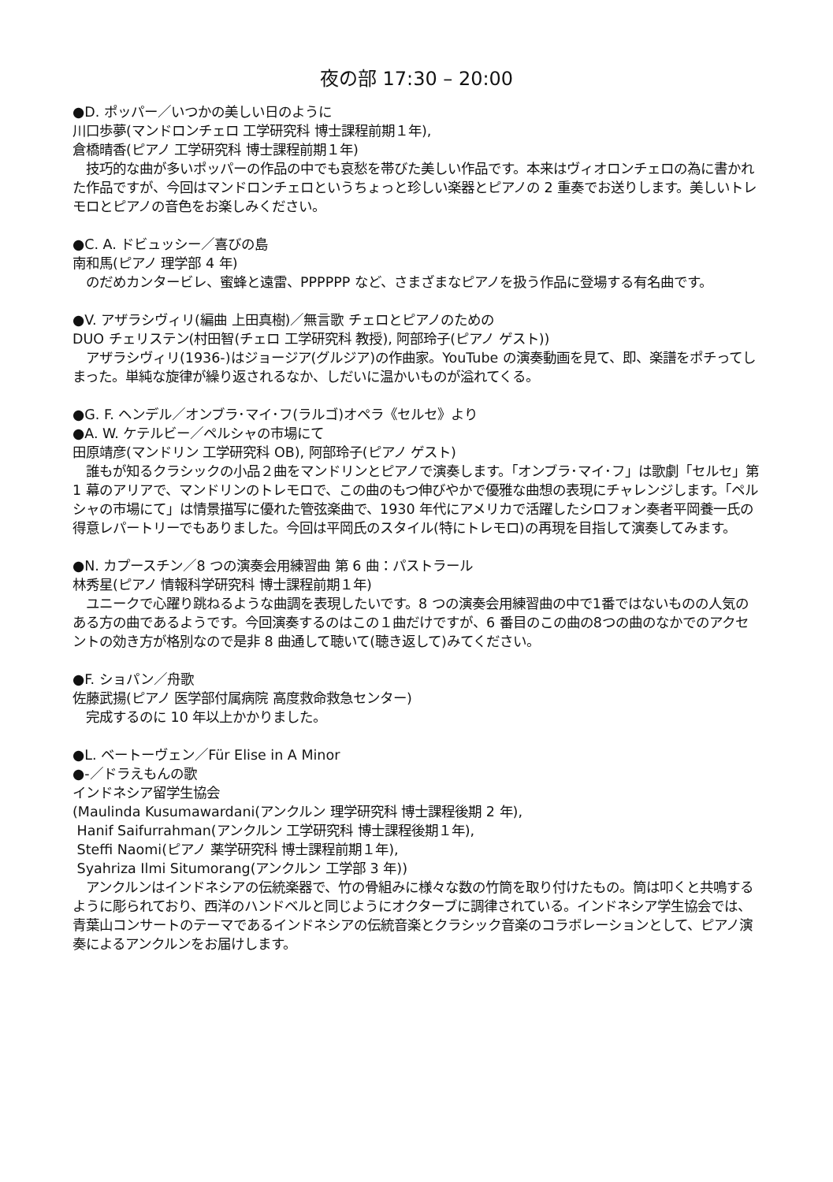夜の部 17:30 – 20:00
●D. ポッパー／いつかの美しい日のように
川口歩夢(マンドロンチェロ 工学研究科 博士課程前期１年),
倉橋晴香(ピアノ 工学研究科 博士課程前期１年)
　技巧的な曲が多いポッパーの作品の中でも哀愁を帯びた美しい作品です。本来はヴィオロンチェロの為に書かれた作品ですが、今回はマンドロンチェロというちょっと珍しい楽器とピアノの 2 重奏でお送りします。美しいトレモロとピアノの音色をお楽しみください。
●C. A. ドビュッシー／喜びの島
南和馬(ピアノ 理学部 4 年)
　のだめカンタービレ、蜜蜂と遠雷、PPPPPP など、さまざまなピアノを扱う作品に登場する有名曲です。
●V. アザラシヴィリ(編曲 上田真樹)／無言歌 チェロとピアノのための
DUO チェリステン(村田智(チェロ 工学研究科 教授), 阿部玲子(ピアノ ゲスト))
　アザラシヴィリ(1936-)はジョージア(グルジア)の作曲家。YouTube の演奏動画を見て、即、楽譜をポチってしまった。単純な旋律が繰り返されるなか、しだいに温かいものが溢れてくる。
●G. F. ヘンデル／オンブラ･マイ･フ(ラルゴ)オペラ《セルセ》より
●A. W. ケテルビー／ペルシャの市場にて
田原靖彦(マンドリン 工学研究科 OB), 阿部玲子(ピアノ ゲスト)
　誰もが知るクラシックの小品２曲をマンドリンとピアノで演奏します。「オンブラ･マイ･フ」は歌劇「セルセ」第 1 幕のアリアで、マンドリンのトレモロで、この曲のもつ伸びやかで優雅な曲想の表現にチャレンジします。「ペルシャの市場にて」は情景描写に優れた管弦楽曲で、1930 年代にアメリカで活躍したシロフォン奏者平岡養一氏の得意レパートリーでもありました。今回は平岡氏のスタイル(特にトレモロ)の再現を目指して演奏してみます。
●N. カプースチン／8 つの演奏会用練習曲 第 6 曲：パストラール
林秀星(ピアノ 情報科学研究科 博士課程前期１年)
　ユニークで心躍り跳ねるような曲調を表現したいです。8 つの演奏会用練習曲の中で1番ではないものの人気のある方の曲であるようです。今回演奏するのはこの１曲だけですが、6 番目のこの曲の8つの曲のなかでのアクセントの効き方が格別なので是非 8 曲通して聴いて(聴き返して)みてください。
●F. ショパン／舟歌
佐藤武揚(ピアノ 医学部付属病院 高度救命救急センター)
　完成するのに 10 年以上かかりました。
●L. ベートーヴェン／Für Elise in A Minor
●-／ドラえもんの歌
インドネシア留学生協会
(Maulinda Kusumawardani(アンクルン 理学研究科 博士課程後期 2 年),
Hanif Saifurrahman(アンクルン 工学研究科 博士課程後期１年),
Steffi Naomi(ピアノ 薬学研究科 博士課程前期１年),
Syahriza Ilmi Situmorang(アンクルン 工学部 3 年))
　アンクルンはインドネシアの伝統楽器で、竹の骨組みに様々な数の竹筒を取り付けたもの。筒は叩くと共鳴するように彫られており、西洋のハンドベルと同じようにオクターブに調律されている。インドネシア学生協会では、青葉山コンサートのテーマであるインドネシアの伝統音楽とクラシック音楽のコラボレーションとして、ピアノ演奏によるアンクルンをお届けします。